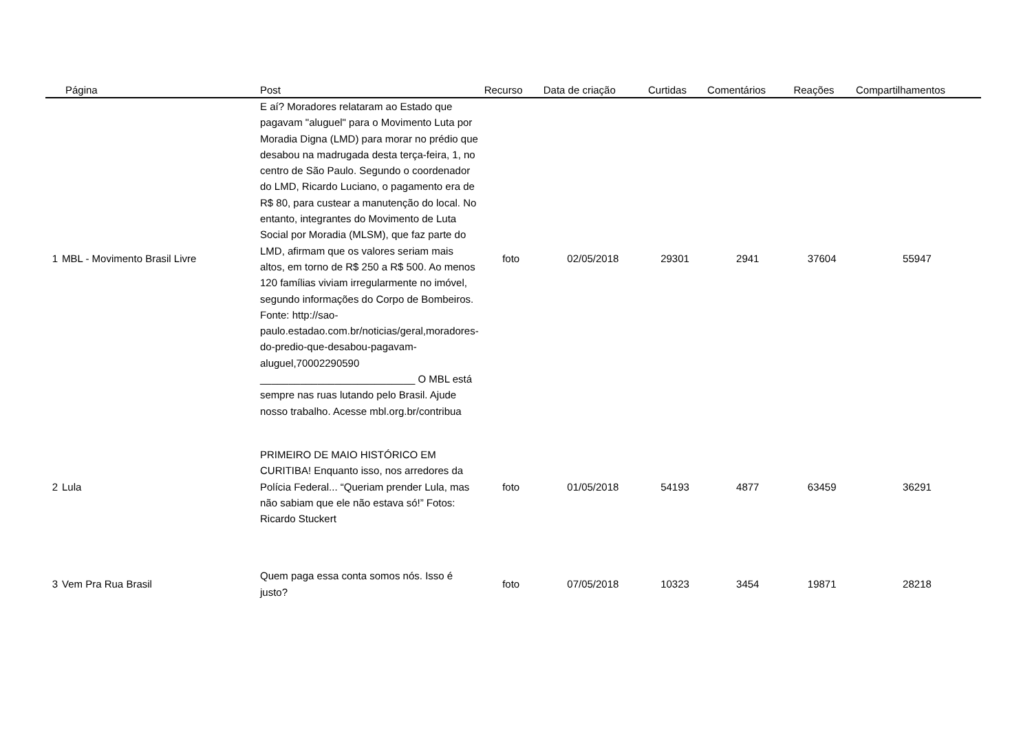| Página | Post | Recurso | Data de criação | Curtidas | Comentários | Reações | Compartilhamentos |
| --- | --- | --- | --- | --- | --- | --- | --- |
| 1 MBL - Movimento Brasil Livre | E aí? Moradores relataram ao Estado que pagavam "aluguel" para o Movimento Luta por Moradia Digna (LMD) para morar no prédio que desabou na madrugada desta terça-feira, 1, no centro de São Paulo. Segundo o coordenador do LMD, Ricardo Luciano, o pagamento era de R$ 80, para custear a manutenção do local. No entanto, integrantes do Movimento de Luta Social por Moradia (MLSM), que faz parte do LMD, afirmam que os valores seriam mais altos, em torno de R$ 250 a R$ 500. Ao menos 120 famílias viviam irregularmente no imóvel, segundo informações do Corpo de Bombeiros. Fonte: http://sao-paulo.estadao.com.br/noticias/geral,moradores-do-predio-que-desabou-pagavam-aluguel,70002290590 ___________________________ O MBL está sempre nas ruas lutando pelo Brasil. Ajude nosso trabalho. Acesse mbl.org.br/contribua | foto | 02/05/2018 | 29301 | 2941 | 37604 | 55947 |
| 2 Lula | PRIMEIRO DE MAIO HISTÓRICO EM CURITIBA! Enquanto isso, nos arredores da Polícia Federal... “Queriam prender Lula, mas não sabiam que ele não estava só!” Fotos: Ricardo Stuckert | foto | 01/05/2018 | 54193 | 4877 | 63459 | 36291 |
| 3 Vem Pra Rua Brasil | Quem paga essa conta somos nós. Isso é justo? | foto | 07/05/2018 | 10323 | 3454 | 19871 | 28218 |